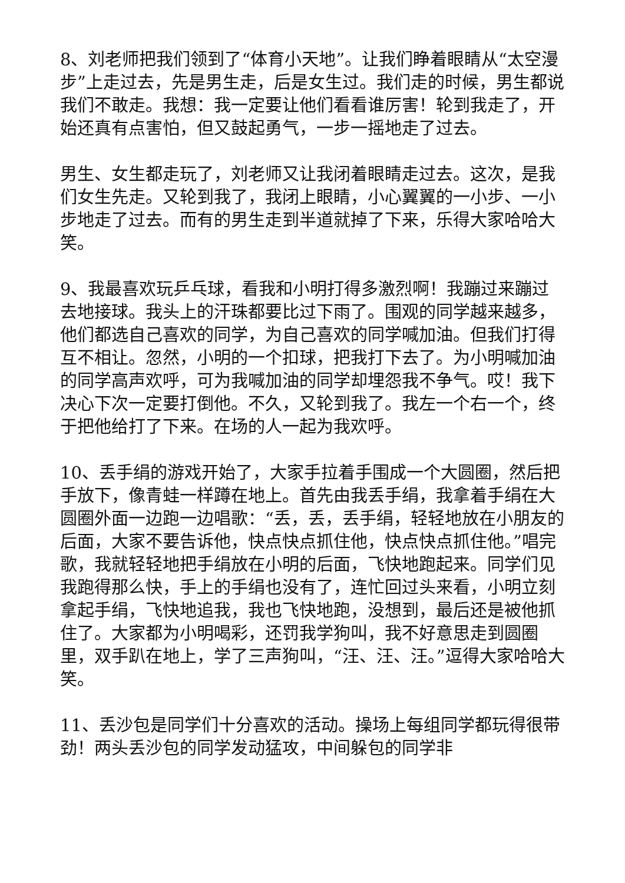8、刘老师把我们领到了“体育小天地”。让我们睁着眼睛从“太空漫步”上走过去，先是男生走，后是女生过。我们走的时候，男生都说我们不敢走。我想：我一定要让他们看看谁厉害！轮到我走了，开始还真有点害怕，但又鼓起勇气，一步一摇地走了过去。
男生、女生都走玩了，刘老师又让我闭着眼睛走过去。这次，是我们女生先走。又轮到我了，我闭上眼睛，小心翼翼的一小步、一小步地走了过去。而有的男生走到半道就掉了下来，乐得大家哈哈大笑。
9、我最喜欢玩乒乓球，看我和小明打得多激烈啊！我蹦过来蹦过去地接球。我头上的汗珠都要比过下雨了。围观的同学越来越多，他们都选自己喜欢的同学，为自己喜欢的同学喊加油。但我们打得互不相让。忽然，小明的一个扣球，把我打下去了。为小明喊加油的同学高声欢呼，可为我喊加油的同学却埋怨我不争气。哎！我下决心下次一定要打倒他。不久，又轮到我了。我左一个右一个，终于把他给打了下来。在场的人一起为我欢呼。
10、丢手绢的游戏开始了，大家手拉着手围成一个大圆圈，然后把手放下，像青蛙一样蹲在地上。首先由我丢手绢，我拿着手绢在大圆圈外面一边跑一边唱歌：“丢，丢，丢手绢，轻轻地放在小朋友的后面，大家不要告诉他，快点快点抓住他，快点快点抓住他。”唱完歌，我就轻轻地把手绢放在小明的后面，飞快地跑起来。同学们见我跑得那么快，手上的手绢也没有了，连忙回过头来看，小明立刻拿起手绢，飞快地追我，我也飞快地跑，没想到，最后还是被他抓住了。大家都为小明喝彩，还罚我学狗叫，我不好意思走到圆圈里，双手趴在地上，学了三声狗叫，“汪、汪、汪。”逗得大家哈哈大笑。
11、丢沙包是同学们十分喜欢的活动。操场上每组同学都玩得很带劲！两头丢沙包的同学发动猛攻，中间躲包的同学非